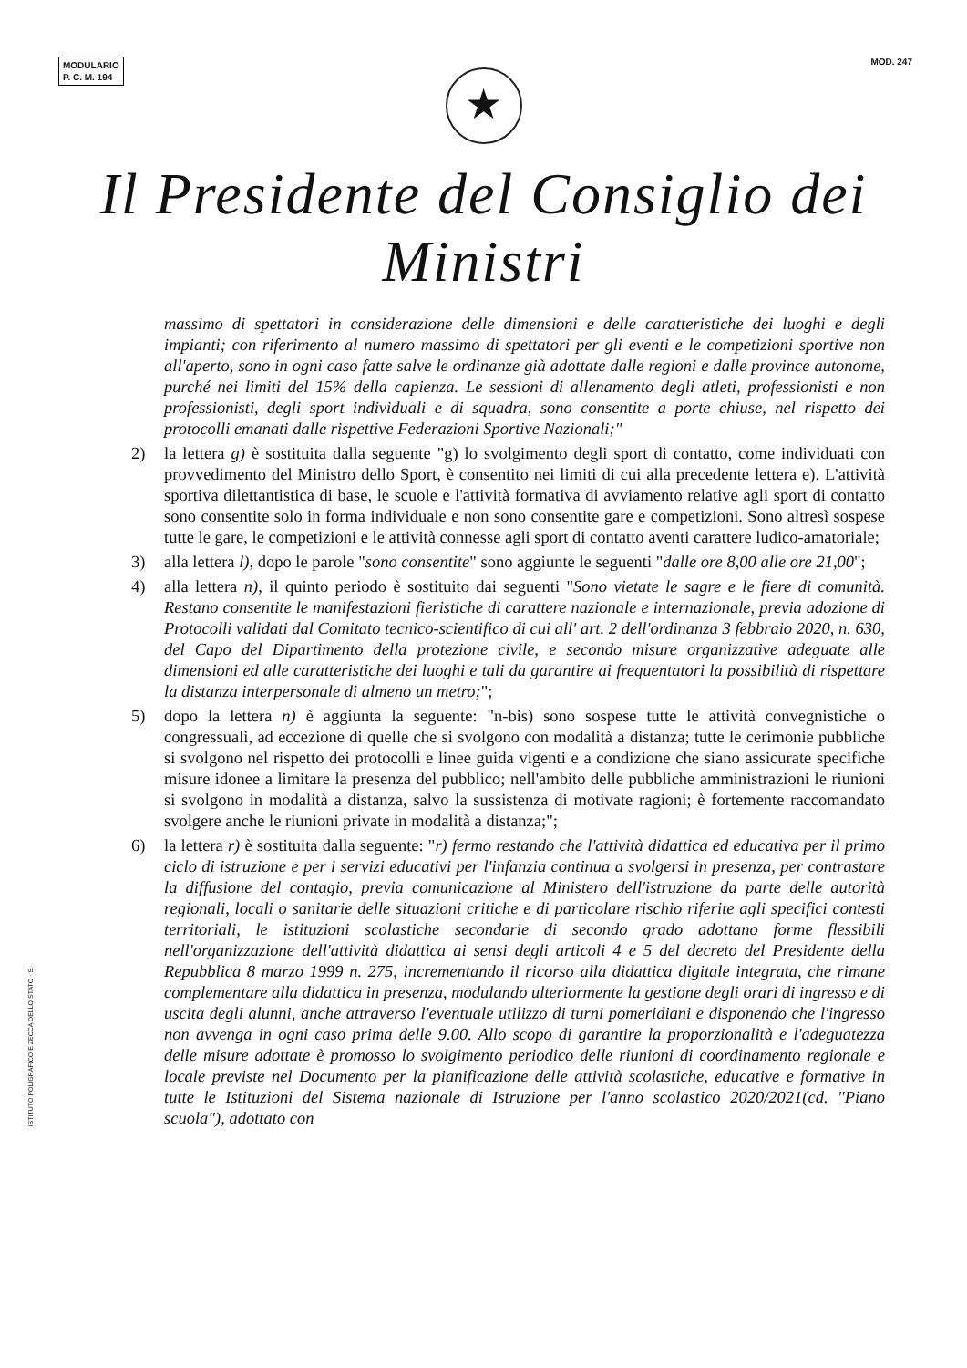MODULARIO
P. C. M. 194
MOD. 247
★
Il Presidente del Consiglio dei Ministri
massimo di spettatori in considerazione delle dimensioni e delle caratteristiche dei luoghi e degli impianti; con riferimento al numero massimo di spettatori per gli eventi e le competizioni sportive non all'aperto, sono in ogni caso fatte salve le ordinanze già adottate dalle regioni e dalle province autonome, purché nei limiti del 15% della capienza. Le sessioni di allenamento degli atleti, professionisti e non professionisti, degli sport individuali e di squadra, sono consentite a porte chiuse, nel rispetto dei protocolli emanati dalle rispettive Federazioni Sportive Nazionali;"
2) la lettera g) è sostituita dalla seguente "g) lo svolgimento degli sport di contatto, come individuati con provvedimento del Ministro dello Sport, è consentito nei limiti di cui alla precedente lettera e). L'attività sportiva dilettantistica di base, le scuole e l'attività formativa di avviamento relative agli sport di contatto sono consentite solo in forma individuale e non sono consentite gare e competizioni. Sono altresì sospese tutte le gare, le competizioni e le attività connesse agli sport di contatto aventi carattere ludico-amatoriale;
3) alla lettera l), dopo le parole "sono consentite" sono aggiunte le seguenti "dalle ore 8,00 alle ore 21,00";
4) alla lettera n), il quinto periodo è sostituito dai seguenti "Sono vietate le sagre e le fiere di comunità. Restano consentite le manifestazioni fieristiche di carattere nazionale e internazionale, previa adozione di Protocolli validati dal Comitato tecnico-scientifico di cui all' art. 2 dell'ordinanza 3 febbraio 2020, n. 630, del Capo del Dipartimento della protezione civile, e secondo misure organizzative adeguate alle dimensioni ed alle caratteristiche dei luoghi e tali da garantire ai frequentatori la possibilità di rispettare la distanza interpersonale di almeno un metro;";
5) dopo la lettera n) è aggiunta la seguente: "n-bis) sono sospese tutte le attività convegnistiche o congressuali, ad eccezione di quelle che si svolgono con modalità a distanza; tutte le cerimonie pubbliche si svolgono nel rispetto dei protocolli e linee guida vigenti e a condizione che siano assicurate specifiche misure idonee a limitare la presenza del pubblico; nell'ambito delle pubbliche amministrazioni le riunioni si svolgono in modalità a distanza, salvo la sussistenza di motivate ragioni; è fortemente raccomandato svolgere anche le riunioni private in modalità a distanza;";
6) la lettera r) è sostituita dalla seguente: "r) fermo restando che l'attività didattica ed educativa per il primo ciclo di istruzione e per i servizi educativi per l'infanzia continua a svolgersi in presenza, per contrastare la diffusione del contagio, previa comunicazione al Ministero dell'istruzione da parte delle autorità regionali, locali o sanitarie delle situazioni critiche e di particolare rischio riferite agli specifici contesti territoriali, le istituzioni scolastiche secondarie di secondo grado adottano forme flessibili nell'organizzazione dell'attività didattica ai sensi degli articoli 4 e 5 del decreto del Presidente della Repubblica 8 marzo 1999 n. 275, incrementando il ricorso alla didattica digitale integrata, che rimane complementare alla didattica in presenza, modulando ulteriormente la gestione degli orari di ingresso e di uscita degli alunni, anche attraverso l'eventuale utilizzo di turni pomeridiani e disponendo che l'ingresso non avvenga in ogni caso prima delle 9.00. Allo scopo di garantire la proporzionalità e l'adeguatezza delle misure adottate è promosso lo svolgimento periodico delle riunioni di coordinamento regionale e locale previste nel Documento per la pianificazione delle attività scolastiche, educative e formative in tutte le Istituzioni del Sistema nazionale di Istruzione per l'anno scolastico 2020/2021(cd. "Piano scuola"), adottato con
ISTITUTO POLIGRAFICO E ZECCA DELLO STATO · S.